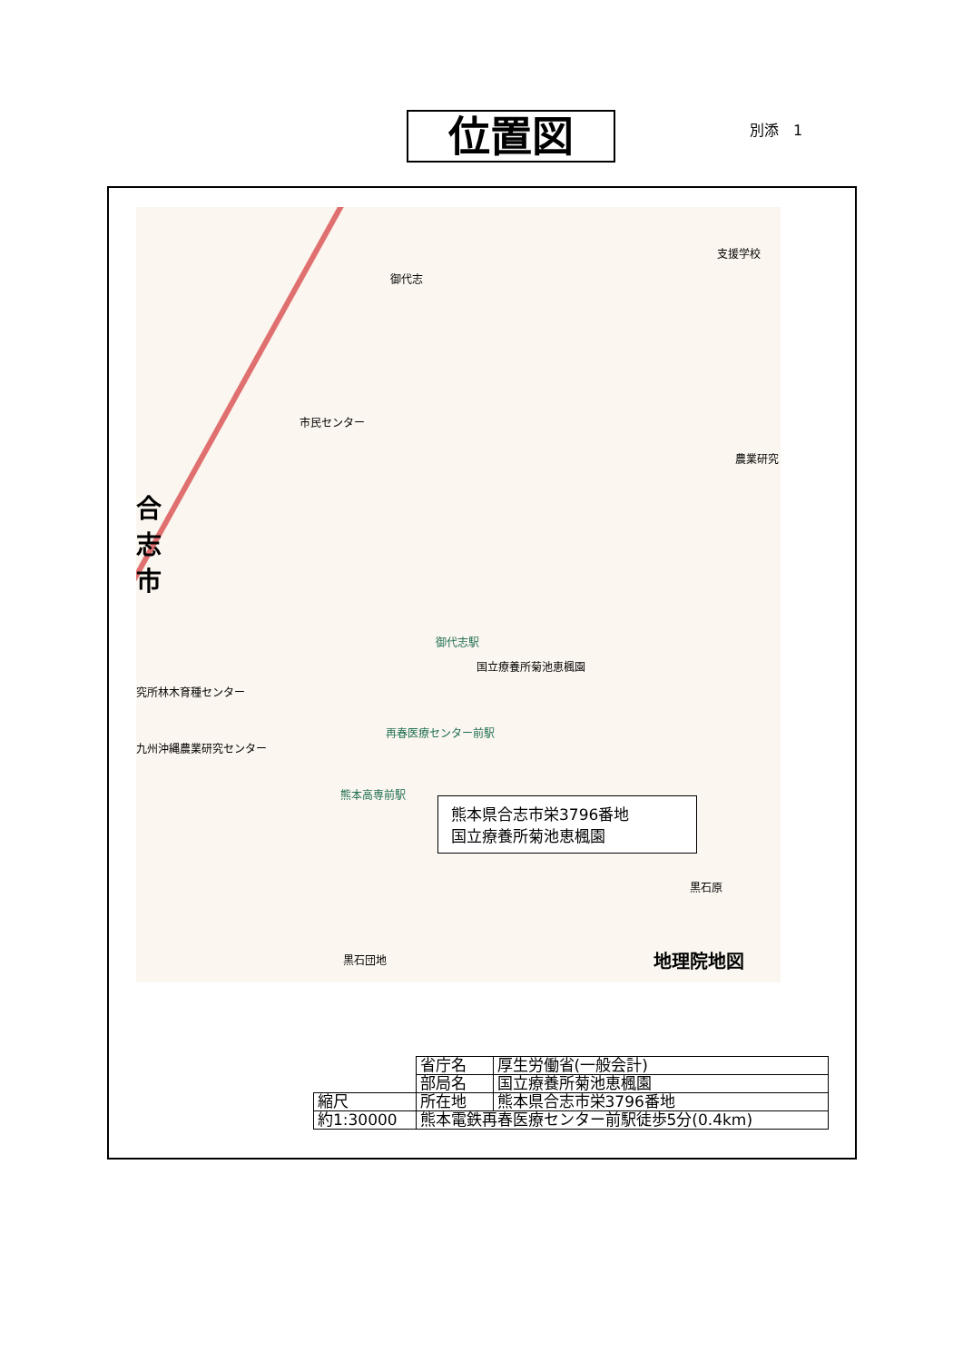位置図 別添　1
御代志
支援学校
市民センター
農業研究
合志市
御代志駅
国立療養所菊池恵楓園
究所林木育種センター
再春医療センター前駅
九州沖縄農業研究センター
熊本高専前駅
黒石原
黒石団地 地理院地図
熊本県合志市栄3796番地
国立療養所菊池恵楓園
| | 省庁名 | 厚生労働省(一般会計) |
| | 部局名 | 国立療養所菊池恵楓園 |
| 縮尺 | 所在地 | 熊本県合志市栄3796番地 |
| 約1:30000 | 熊本電鉄再春医療センター前駅徒歩5分(0.4km) | |